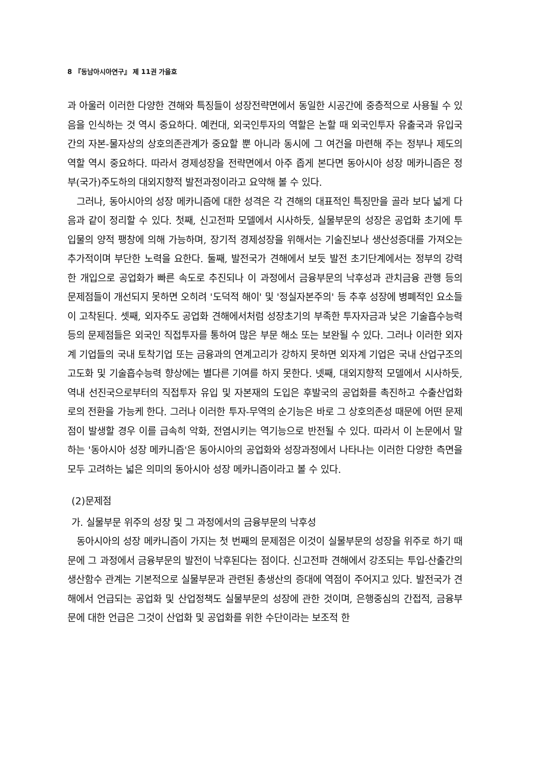8 『동남아시아연구』 제 11권 가을호
과 아울러 이러한 다양한 견해와 특징들이 성장전략면에서 동일한 시공간에 중층적으로 사용될 수 있음을 인식하는 것 역시 중요하다. 예컨대, 외국인투자의 역할은 논할 때 외국인투자 유출국과 유입국간의 자본-물자상의 상호의존관계가 중요할 뿐 아니라 동시에 그 여건을 마련해 주는 정부나 제도의 역할 역시 중요하다. 따라서 경제성장을 전략면에서 아주 좁게 본다면 동아시아 성장 메카니즘은 정부(국가)주도하의 대외지향적 발전과정이라고 요약해 볼 수 있다.
그러나, 동아시아의 성장 메카니즘에 대한 성격은 각 견해의 대표적인 특징만을 골라 보다 넓게 다음과 같이 정리할 수 있다. 첫째, 신고전파 모델에서 시사하듯, 실물부문의 성장은 공업화 초기에 투입물의 양적 팽창에 의해 가능하며, 장기적 경제성장을 위해서는 기술진보나 생산성증대를 가져오는 추가적이며 부단한 노력을 요한다. 둘째, 발전국가 견해에서 보듯 발전 초기단계에서는 정부의 강력한 개입으로 공업화가 빠른 속도로 추진되나 이 과정에서 금융부문의 낙후성과 관치금융 관행 등의 문제점들이 개선되지 못하면 오히려 '도덕적 해이' 및 '정실자본주의' 등 추후 성장에 병폐적인 요소들이 고착된다. 셋째, 외자주도 공업화 견해에서처럼 성장초기의 부족한 투자자금과 낮은 기술흡수능력 등의 문제점들은 외국인 직접투자를 통하여 많은 부문 해소 또는 보완될 수 있다. 그러나 이러한 외자계 기업들의 국내 토착기업 또는 금융과의 연계고리가 강하지 못하면 외자계 기업은 국내 산업구조의 고도화 및 기술흡수능력 향상에는 별다른 기여를 하지 못한다. 넷째, 대외지향적 모델에서 시사하듯, 역내 선진국으로부터의 직접투자 유입 및 자본재의 도입은 후발국의 공업화를 촉진하고 수출산업화로의 전환을 가능케 한다. 그러나 이러한 투자-무역의 순기능은 바로 그 상호의존성 때문에 어떤 문제점이 발생할 경우 이를 급속히 악화, 전염시키는 역기능으로 반전될 수 있다. 따라서 이 논문에서 말하는 '동아시아 성장 메카니즘'은 동아시아의 공업화와 성장과정에서 나타나는 이러한 다양한 측면을 모두 고려하는 넓은 의미의 동아시아 성장 메카니즘이라고 볼 수 있다.
(2)문제점
가. 실물부문 위주의 성장 및 그 과정에서의 금융부문의 낙후성
동아시아의 성장 메카니즘이 가지는 첫 번째의 문제점은 이것이 실물부문의 성장을 위주로 하기 때문에 그 과정에서 금융부문의 발전이 낙후된다는 점이다. 신고전파 견해에서 강조되는 투입-산출간의 생산함수 관계는 기본적으로 실물부문과 관련된 총생산의 증대에 역점이 주어지고 있다. 발전국가 견해에서 언급되는 공업화 및 산업정책도 실물부문의 성장에 관한 것이며, 은행중심의 간접적, 금융부문에 대한 언급은 그것이 산업화 및 공업화를 위한 수단이라는 보조적 한